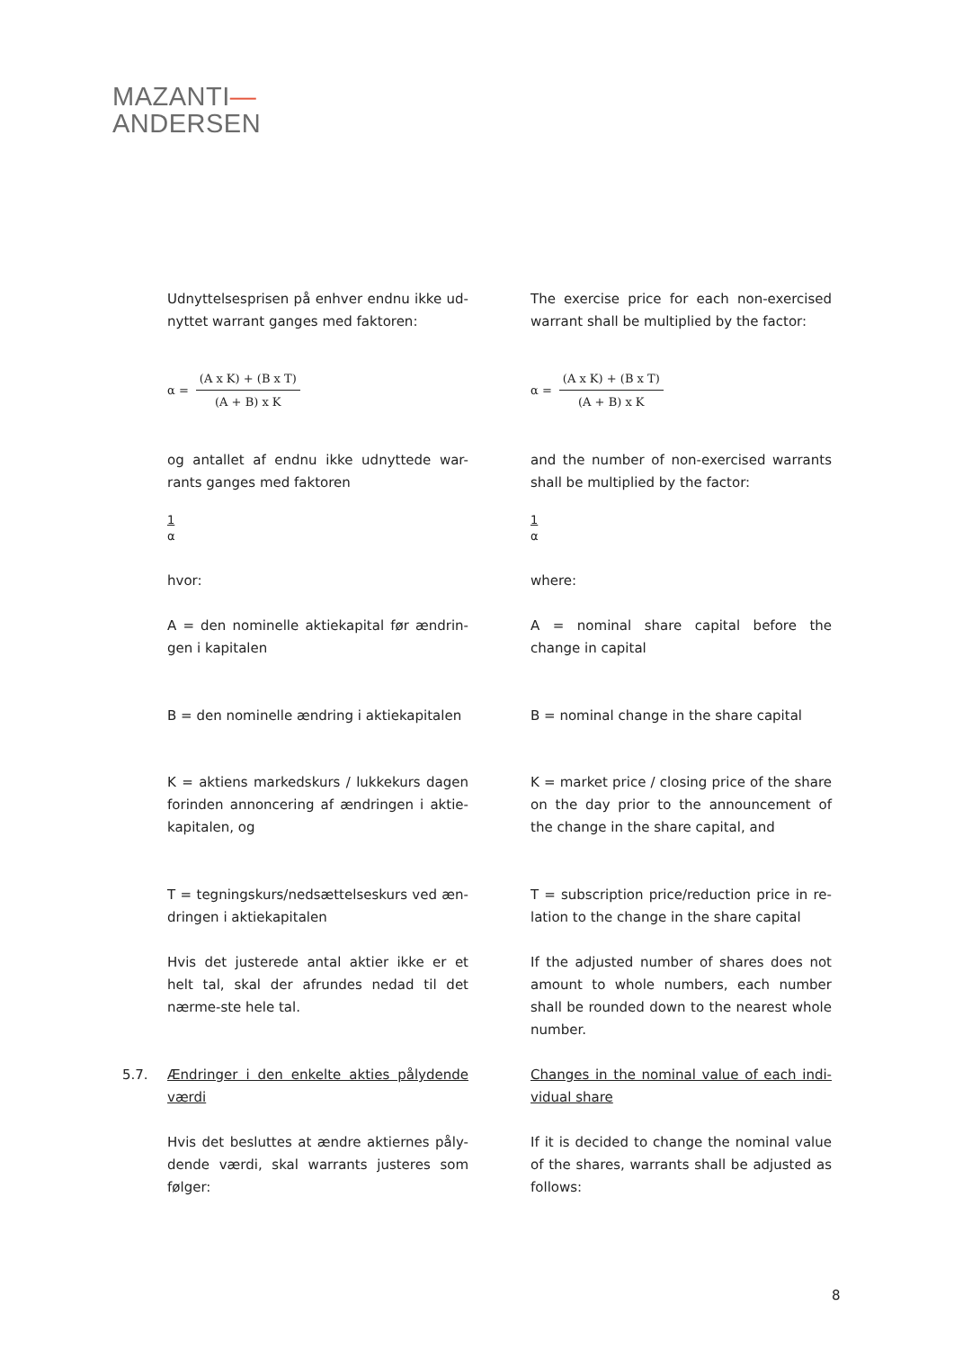MAZANTI—
ANDERSEN
Udnyttelsesprisen på enhver endnu ikke ud-nyttet warrant ganges med faktoren:
The exercise price for each non-exercised warrant shall be multiplied by the factor:
α =
(A x K) + (B x T)
(A + B) x K
α =
(A x K) + (B x T)
(A + B) x K
og antallet af endnu ikke udnyttede war-rants ganges med faktoren
and the number of non-exercised warrants shall be multiplied by the factor:
1
α
1
α
hvor: where:
A = den nominelle aktiekapital før ændrin-gen i kapitalen
A = nominal share capital before the change in capital
B = den nominelle ændring i aktiekapitalen
B = nominal change in the share capital
K = aktiens markedskurs / lukkekurs dagen forinden annoncering af ændringen i aktie-kapitalen, og
K = market price / closing price of the share on the day prior to the announcement of the change in the share capital, and
T = tegningskurs/nedsættelseskurs ved æn-dringen i aktiekapitalen
T = subscription price/reduction price in re-lation to the change in the share capital
Hvis det justerede antal aktier ikke er et helt tal, skal der afrundes nedad til det nærme-ste hele tal.
If the adjusted number of shares does not amount to whole numbers, each number shall be rounded down to the nearest whole number.
5.7. Ændringer i den enkelte akties pålydende værdi
Changes in the nominal value of each indi-vidual share
Hvis det besluttes at ændre aktiernes påly-dende værdi, skal warrants justeres som følger:
If it is decided to change the nominal value of the shares, warrants shall be adjusted as follows:
8